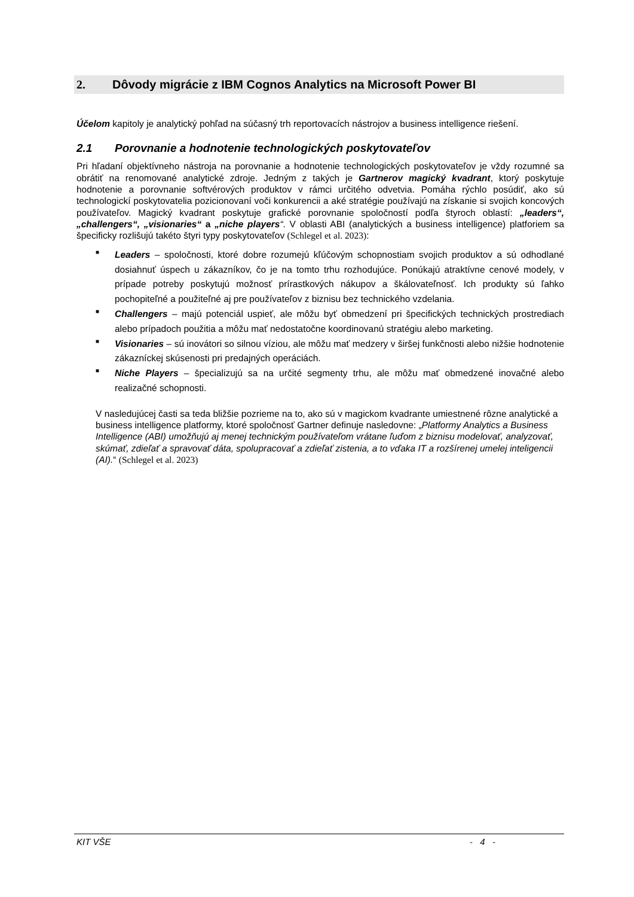2. Dôvody migrácie z IBM Cognos Analytics na Microsoft Power BI
Účelom kapitoly je analytický pohľad na súčasný trh reportovacích nástrojov a business intelligence riešení.
2.1 Porovnanie a hodnotenie technologických poskytovateľov
Pri hľadaní objektívneho nástroja na porovnanie a hodnotenie technologických poskytovateľov je vždy rozumné sa obrátiť na renomované analytické zdroje. Jedným z takých je Gartnerov magický kvadrant, ktorý poskytuje hodnotenie a porovnanie softvérových produktov v rámci určitého odvetvia. Pomáha rýchlo posúdiť, ako sú technologickí poskytovatelia pozicionovaní voči konkurencii a aké stratégie používajú na získanie si svojich koncových používateľov. Magický kvadrant poskytuje grafické porovnanie spoločností podľa štyroch oblastí: „leaders“, „challengers“, „visionaries“ a „niche players“. V oblasti ABI (analytických a business intelligence) platforiem sa špecificky rozlišujú takéto štyri typy poskytovateľov (Schlegel et al. 2023):
■ Leaders – spoločnosti, ktoré dobre rozumejú kľúčovým schopnostiam svojich produktov a sú odhodlané dosiahnuť úspech u zákazníkov, čo je na tomto trhu rozhodujúce. Ponúkajú atraktívne cenové modely, v prípade potreby poskytujú možnosť prírastkových nákupov a škálovateľnosť. Ich produkty sú ľahko pochopiteľné a použiteľné aj pre používateľov z biznisu bez technického vzdelania.
■ Challengers – majú potenciál uspieť, ale môžu byť obmedzení pri špecifických technických prostrediach alebo prípadoch použitia a môžu mať nedostatočne koordinovanú stratégiu alebo marketing.
■ Visionaries – sú inovátori so silnou víziou, ale môžu mať medzery v širšej funkčnosti alebo nižšie hodnotenie zákazníckej skúsenosti pri predajných operáciách.
■ Niche Players – špecializujú sa na určité segmenty trhu, ale môžu mať obmedzené inovačné alebo realizačné schopnosti.
V nasledujúcej časti sa teda bližšie pozrieme na to, ako sú v magickom kvadrante umiestnené rôzne analytické a business intelligence platformy, ktoré spoločnosť Gartner definuje nasledovne: „Platformy Analytics a Business Intelligence (ABI) umožňujú aj menej technickým používateľom vrátane ľuďom z biznisu modelovať, analyzovať, skúmať, zdieľať a spravovať dáta, spolupracovať a zdieľať zistenia, a to vďaka IT a rozšírenej umelej inteligencii (AI).“ (Schlegel et al. 2023)
KIT VŠE - 4 -